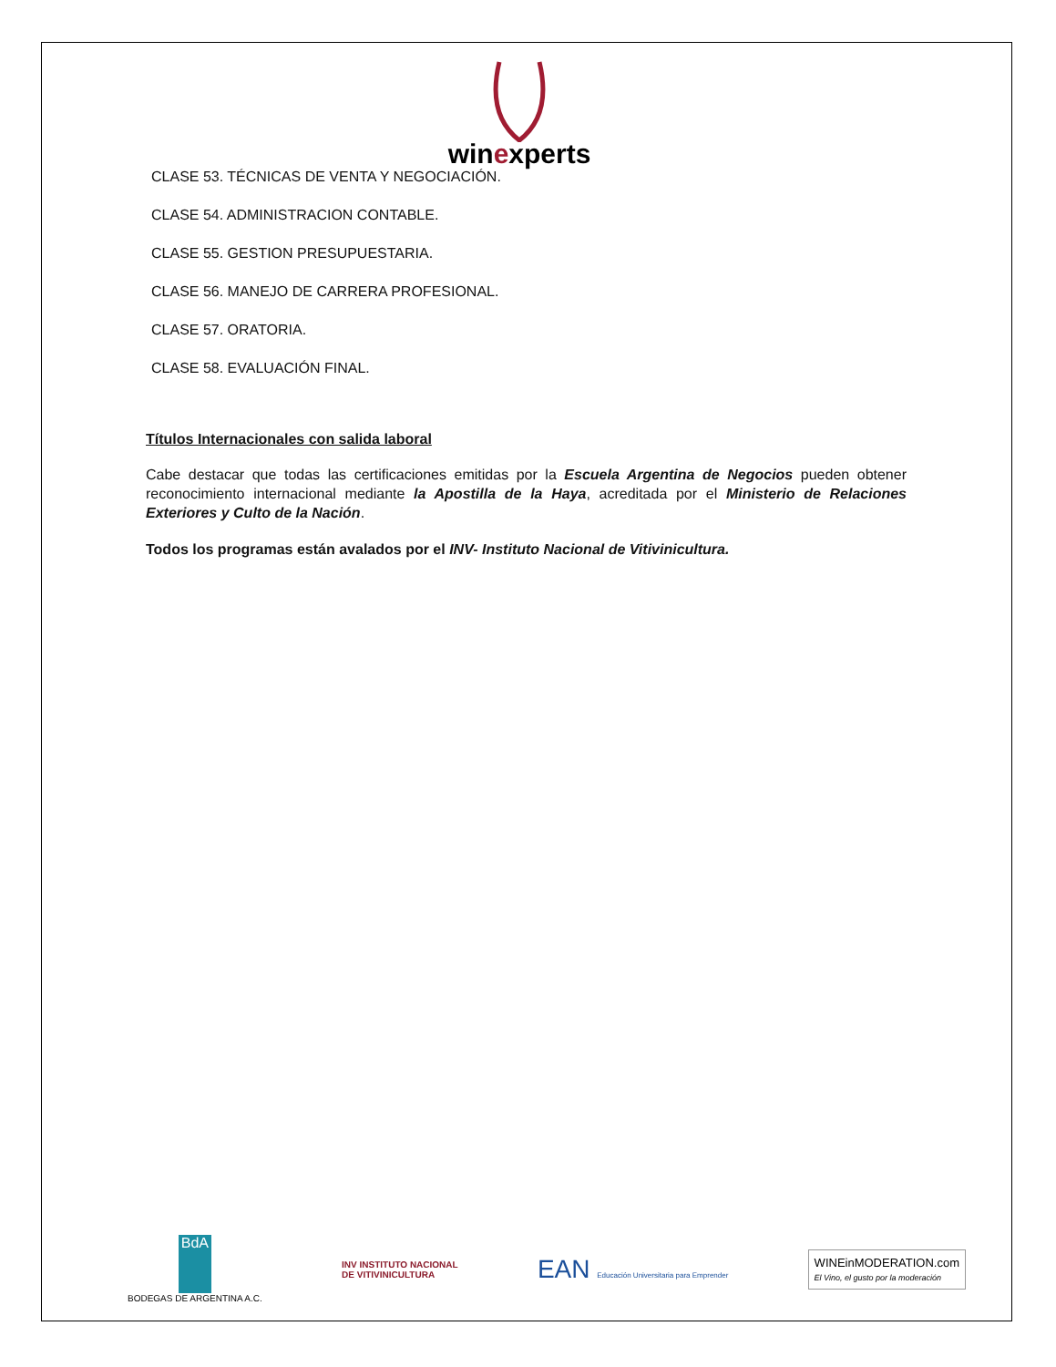winexperts
CLASE 53. TÉCNICAS DE VENTA Y NEGOCIACIÓN.
CLASE 54. ADMINISTRACION CONTABLE.
CLASE 55. GESTION PRESUPUESTARIA.
CLASE 56. MANEJO DE CARRERA PROFESIONAL.
CLASE 57. ORATORIA.
CLASE 58. EVALUACIÓN FINAL.
Títulos Internacionales con salida laboral
Cabe destacar que todas las certificaciones emitidas por la Escuela Argentina de Negocios pueden obtener reconocimiento internacional mediante la Apostilla de la Haya, acreditada por el Ministerio de Relaciones Exteriores y Culto de la Nación.
Todos los programas están avalados por el INV- Instituto Nacional de Vitivinicultura.
BdA
BODEGAS DE ARGENTINA A.C.
INV INSTITUTO NACIONAL
DE VITIVINICULTURA
EAN Educación Universitaria para Emprender
WINEinMODERATION.com
El Vino, el gusto por la moderación